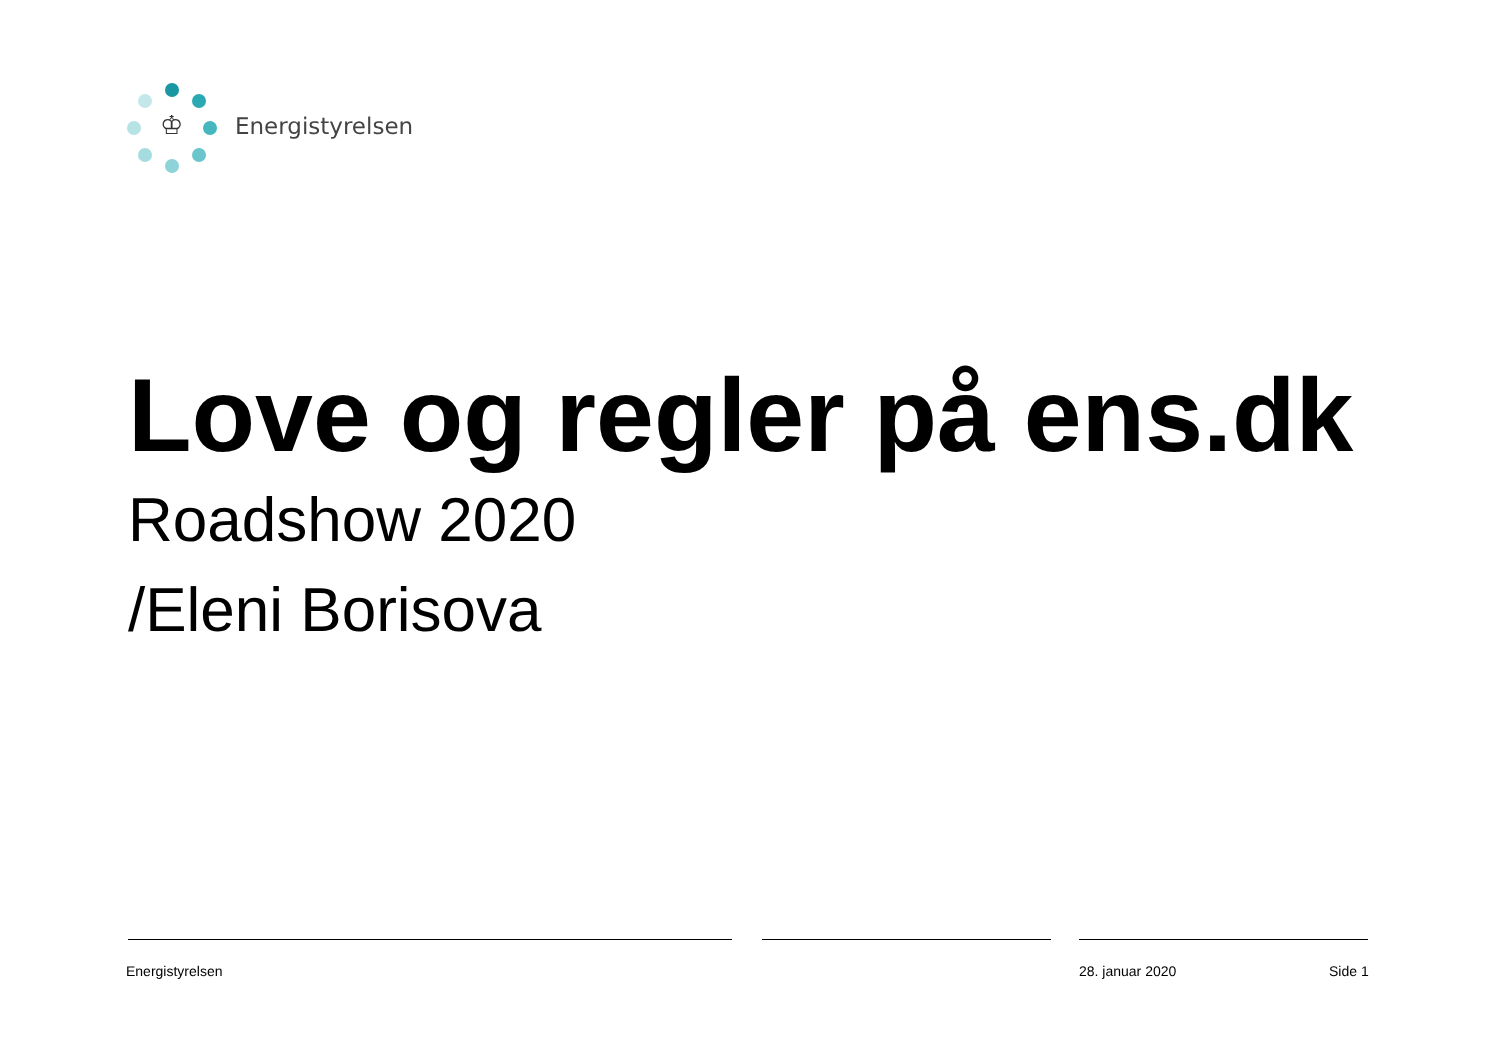♔
Energistyrelsen
Love og regler på ens.dk
Roadshow 2020
/Eleni Borisova
Energistyrelsen 28. januar 2020 Side 1